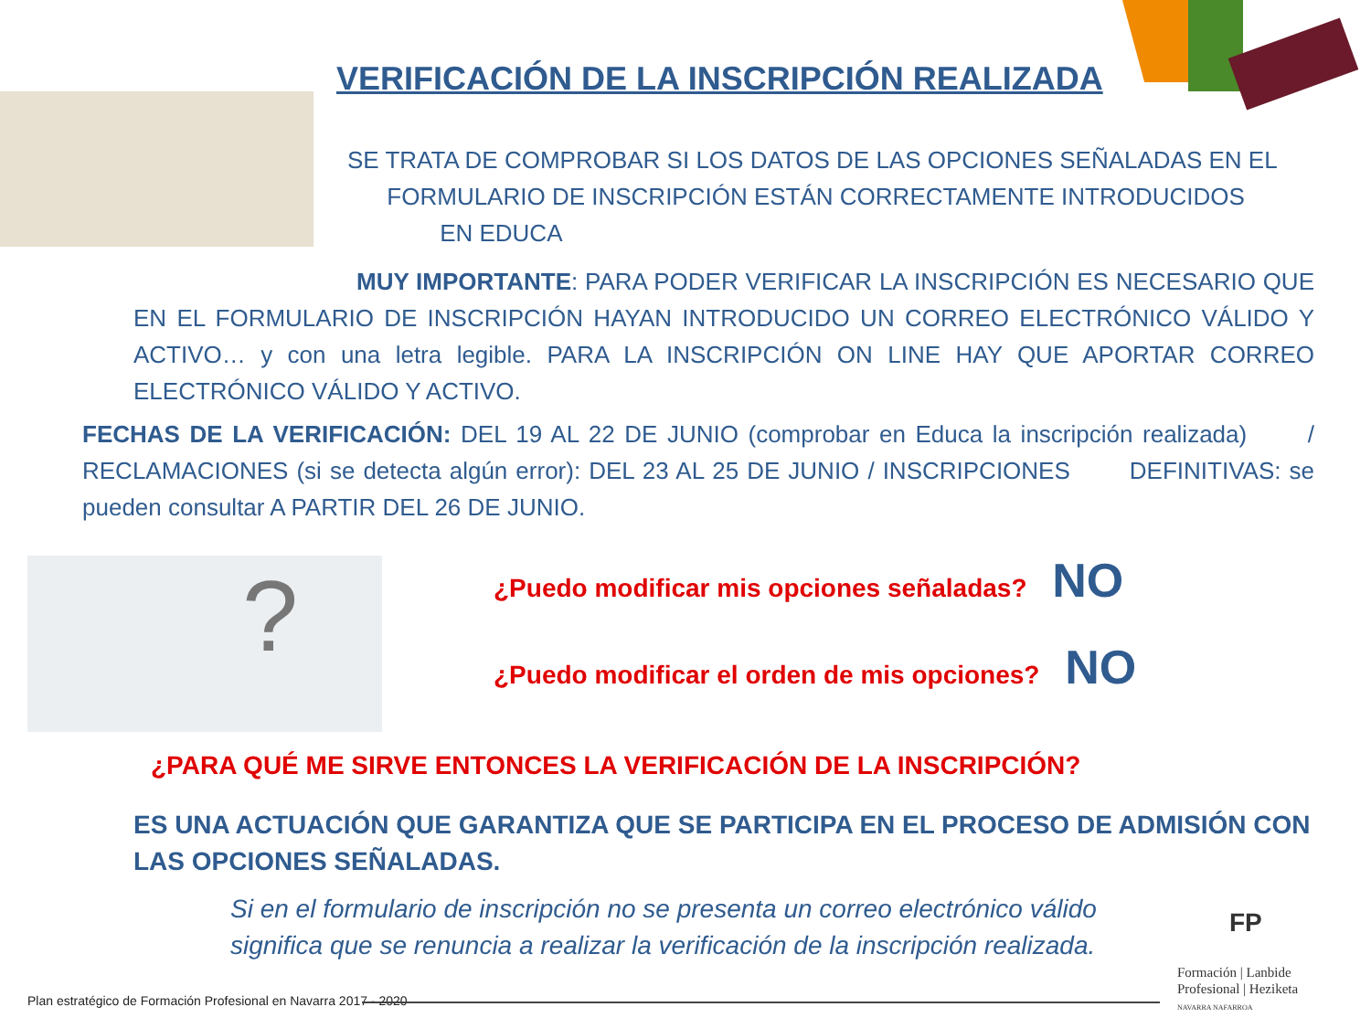VERIFICACIÓN DE LA INSCRIPCIÓN REALIZADA
SE TRATA DE COMPROBAR SI LOS DATOS DE LAS OPCIONES SEÑALADAS EN EL
FORMULARIO DE INSCRIPCIÓN ESTÁN CORRECTAMENTE INTRODUCIDOS
EN EDUCA
MUY IMPORTANTE: PARA PODER VERIFICAR LA INSCRIPCIÓN ES NECESARIO QUE EN EL FORMULARIO DE INSCRIPCIÓN HAYAN INTRODUCIDO UN CORREO ELECTRÓNICO VÁLIDO Y ACTIVO… y con una letra legible. PARA LA INSCRIPCIÓN ON LINE HAY QUE APORTAR CORREO ELECTRÓNICO VÁLIDO Y ACTIVO.
FECHAS DE LA VERIFICACIÓN: DEL 19 AL 22 DE JUNIO (comprobar en Educa la inscripción realizada) / RECLAMACIONES (si se detecta algún error): DEL 23 AL 25 DE JUNIO / INSCRIPCIONES DEFINITIVAS: se pueden consultar A PARTIR DEL 26 DE JUNIO.
?
¿Puedo modificar mis opciones señaladas? NO
¿Puedo modificar el orden de mis opciones? NO
¿PARA QUÉ ME SIRVE ENTONCES LA VERIFICACIÓN DE LA INSCRIPCIÓN?
ES UNA ACTUACIÓN QUE GARANTIZA QUE SE PARTICIPA EN EL PROCESO DE ADMISIÓN CON LAS OPCIONES SEÑALADAS.
Si en el formulario de inscripción no se presenta un correo electrónico válido
significa que se renuncia a realizar la verificación de la inscripción realizada.
Plan estratégico de Formación Profesional en Navarra 2017 - 2020
FP
Formación | Lanbide
Profesional | Heziketa
NAVARRA NAFARROA